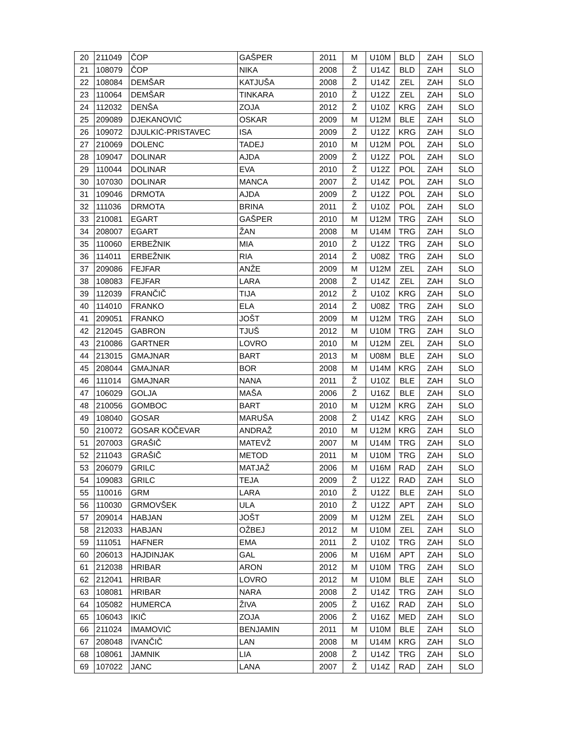| 20 | 211049 | ČOP | GAŠPER | 2011 | M | U10M | BLD | ZAH | SLO |
| 21 | 108079 | ČOP | NIKA | 2008 | Ž | U14Z | BLD | ZAH | SLO |
| 22 | 108084 | DEMŠAR | KATJUŠA | 2008 | Ž | U14Z | ZEL | ZAH | SLO |
| 23 | 110064 | DEMŠAR | TINKARA | 2010 | Ž | U12Z | ZEL | ZAH | SLO |
| 24 | 112032 | DENŠA | ZOJA | 2012 | Ž | U10Z | KRG | ZAH | SLO |
| 25 | 209089 | DJEKANOVIĆ | OSKAR | 2009 | M | U12M | BLE | ZAH | SLO |
| 26 | 109072 | DJULKIĆ-PRISTAVEC | ISA | 2009 | Ž | U12Z | KRG | ZAH | SLO |
| 27 | 210069 | DOLENC | TADEJ | 2010 | M | U12M | POL | ZAH | SLO |
| 28 | 109047 | DOLINAR | AJDA | 2009 | Ž | U12Z | POL | ZAH | SLO |
| 29 | 110044 | DOLINAR | EVA | 2010 | Ž | U12Z | POL | ZAH | SLO |
| 30 | 107030 | DOLINAR | MANCA | 2007 | Ž | U14Z | POL | ZAH | SLO |
| 31 | 109046 | DRMOTA | AJDA | 2009 | Ž | U12Z | POL | ZAH | SLO |
| 32 | 111036 | DRMOTA | BRINA | 2011 | Ž | U10Z | POL | ZAH | SLO |
| 33 | 210081 | EGART | GAŠPER | 2010 | M | U12M | TRG | ZAH | SLO |
| 34 | 208007 | EGART | ŽAN | 2008 | M | U14M | TRG | ZAH | SLO |
| 35 | 110060 | ERBEŽNIK | MIA | 2010 | Ž | U12Z | TRG | ZAH | SLO |
| 36 | 114011 | ERBEŽNIK | RIA | 2014 | Ž | U08Z | TRG | ZAH | SLO |
| 37 | 209086 | FEJFAR | ANŽE | 2009 | M | U12M | ZEL | ZAH | SLO |
| 38 | 108083 | FEJFAR | LARA | 2008 | Ž | U14Z | ZEL | ZAH | SLO |
| 39 | 112039 | FRANČIČ | TIJA | 2012 | Ž | U10Z | KRG | ZAH | SLO |
| 40 | 114010 | FRANKO | ELA | 2014 | Ž | U08Z | TRG | ZAH | SLO |
| 41 | 209051 | FRANKO | JOŠT | 2009 | M | U12M | TRG | ZAH | SLO |
| 42 | 212045 | GABRON | TJUŠ | 2012 | M | U10M | TRG | ZAH | SLO |
| 43 | 210086 | GARTNER | LOVRO | 2010 | M | U12M | ZEL | ZAH | SLO |
| 44 | 213015 | GMAJNAR | BART | 2013 | M | U08M | BLE | ZAH | SLO |
| 45 | 208044 | GMAJNAR | BOR | 2008 | M | U14M | KRG | ZAH | SLO |
| 46 | 111014 | GMAJNAR | NANA | 2011 | Ž | U10Z | BLE | ZAH | SLO |
| 47 | 106029 | GOLJA | MAŠA | 2006 | Ž | U16Z | BLE | ZAH | SLO |
| 48 | 210056 | GOMBOC | BART | 2010 | M | U12M | KRG | ZAH | SLO |
| 49 | 108040 | GOSAR | MARUŠA | 2008 | Ž | U14Z | KRG | ZAH | SLO |
| 50 | 210072 | GOSAR KOČEVAR | ANDRAŽ | 2010 | M | U12M | KRG | ZAH | SLO |
| 51 | 207003 | GRAŠIČ | MATEVŽ | 2007 | M | U14M | TRG | ZAH | SLO |
| 52 | 211043 | GRAŠIČ | METOD | 2011 | M | U10M | TRG | ZAH | SLO |
| 53 | 206079 | GRILC | MATJAŽ | 2006 | M | U16M | RAD | ZAH | SLO |
| 54 | 109083 | GRILC | TEJA | 2009 | Ž | U12Z | RAD | ZAH | SLO |
| 55 | 110016 | GRM | LARA | 2010 | Ž | U12Z | BLE | ZAH | SLO |
| 56 | 110030 | GRMOVŠEK | ULA | 2010 | Ž | U12Z | APT | ZAH | SLO |
| 57 | 209014 | HABJAN | JOŠT | 2009 | M | U12M | ZEL | ZAH | SLO |
| 58 | 212033 | HABJAN | OŽBEJ | 2012 | M | U10M | ZEL | ZAH | SLO |
| 59 | 111051 | HAFNER | EMA | 2011 | Ž | U10Z | TRG | ZAH | SLO |
| 60 | 206013 | HAJDINJAK | GAL | 2006 | M | U16M | APT | ZAH | SLO |
| 61 | 212038 | HRIBAR | ARON | 2012 | M | U10M | TRG | ZAH | SLO |
| 62 | 212041 | HRIBAR | LOVRO | 2012 | M | U10M | BLE | ZAH | SLO |
| 63 | 108081 | HRIBAR | NARA | 2008 | Ž | U14Z | TRG | ZAH | SLO |
| 64 | 105082 | HUMERCA | ŽIVA | 2005 | Ž | U16Z | RAD | ZAH | SLO |
| 65 | 106043 | IKIČ | ZOJA | 2006 | Ž | U16Z | MED | ZAH | SLO |
| 66 | 211024 | IMAMOVIĆ | BENJAMIN | 2011 | M | U10M | BLE | ZAH | SLO |
| 67 | 208048 | IVANČIČ | LAN | 2008 | M | U14M | KRG | ZAH | SLO |
| 68 | 108061 | JAMNIK | LIA | 2008 | Ž | U14Z | TRG | ZAH | SLO |
| 69 | 107022 | JANC | LANA | 2007 | Ž | U14Z | RAD | ZAH | SLO |